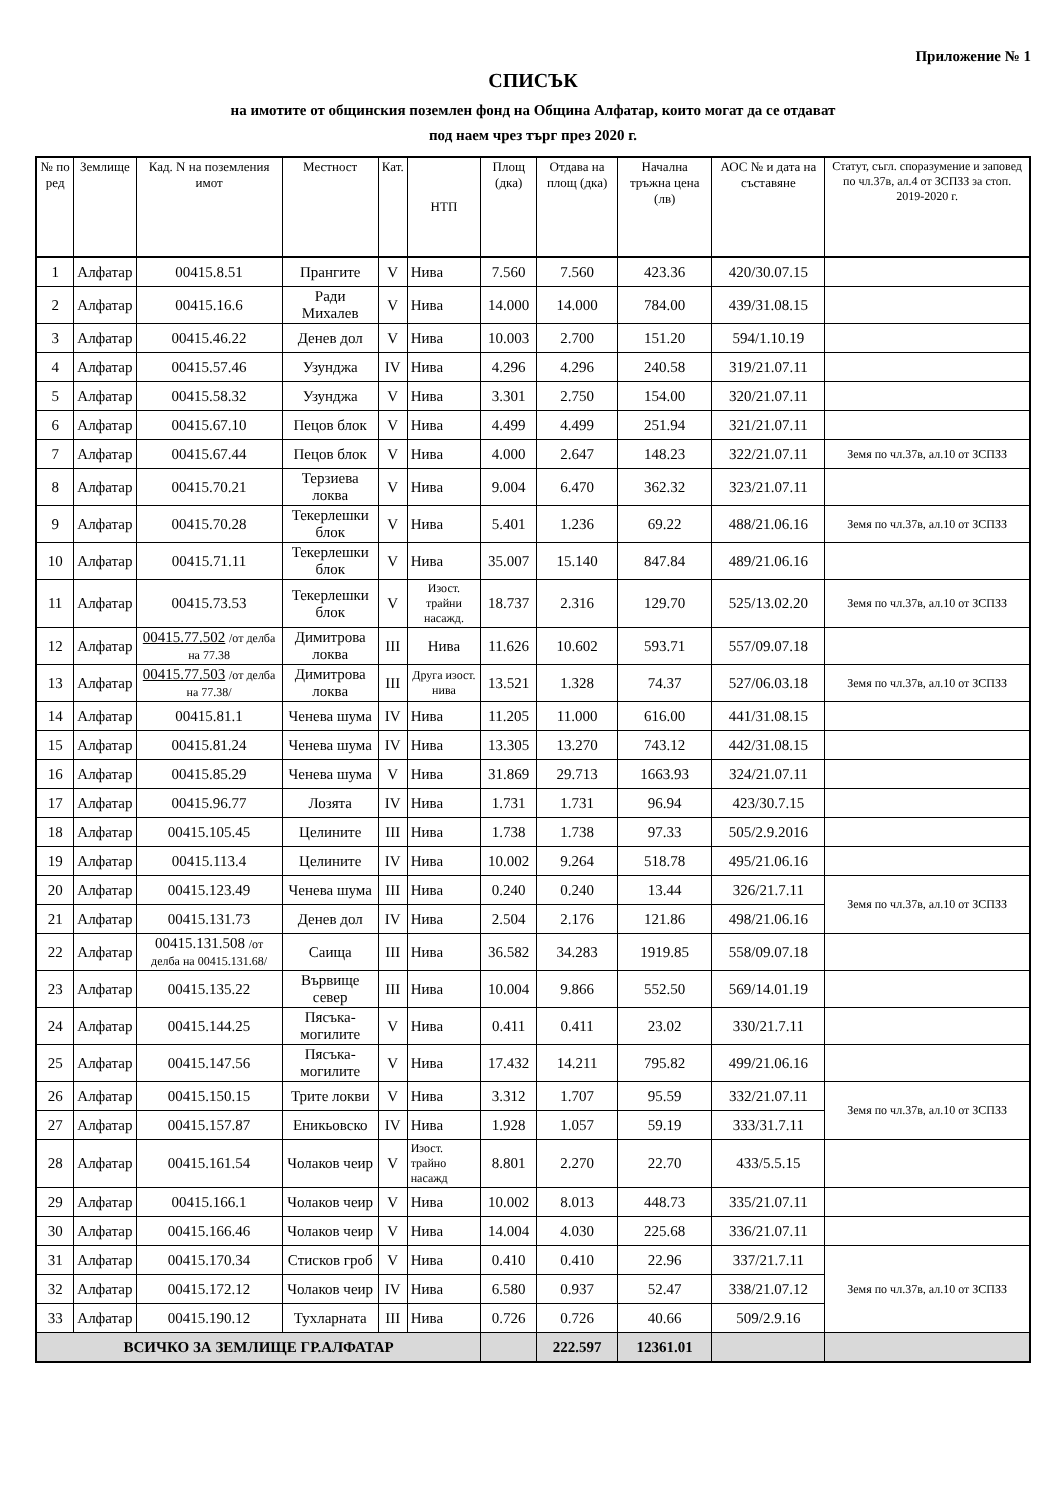Приложение № 1
СПИСЪК
на имотите от общинския поземлен фонд на Община Алфатар, които могат да се отдават
под наем чрез търг през 2020 г.
| № по ред | Землище | Кад. N на поземления имот | Местност | Кат. | НТП | Площ (дка) | Отдава на площ (дка) | Начална тръжна цена (лв) | АОС № и дата на съставяне | Статут, съгл. споразумение и заповед по чл.37в, ал.4 от ЗСПЗЗ за стоп. 2019-2020 г. |
| --- | --- | --- | --- | --- | --- | --- | --- | --- | --- | --- |
| 1 | Алфатар | 00415.8.51 | Прангите | V | Нива | 7.560 | 7.560 | 423.36 | 420/30.07.15 | |
| 2 | Алфатар | 00415.16.6 | Ради Михалев | V | Нива | 14.000 | 14.000 | 784.00 | 439/31.08.15 | |
| 3 | Алфатар | 00415.46.22 | Денев дол | V | Нива | 10.003 | 2.700 | 151.20 | 594/1.10.19 | |
| 4 | Алфатар | 00415.57.46 | Узунджа | IV | Нива | 4.296 | 4.296 | 240.58 | 319/21.07.11 | |
| 5 | Алфатар | 00415.58.32 | Узунджа | V | Нива | 3.301 | 2.750 | 154.00 | 320/21.07.11 | |
| 6 | Алфатар | 00415.67.10 | Пецов блок | V | Нива | 4.499 | 4.499 | 251.94 | 321/21.07.11 | |
| 7 | Алфатар | 00415.67.44 | Пецов блок | V | Нива | 4.000 | 2.647 | 148.23 | 322/21.07.11 | Земя по чл.37в, ал.10 от ЗСПЗЗ |
| 8 | Алфатар | 00415.70.21 | Терзиева локва | V | Нива | 9.004 | 6.470 | 362.32 | 323/21.07.11 | |
| 9 | Алфатар | 00415.70.28 | Текерлешки блок | V | Нива | 5.401 | 1.236 | 69.22 | 488/21.06.16 | Земя по чл.37в, ал.10 от ЗСПЗЗ |
| 10 | Алфатар | 00415.71.11 | Текерлешки блок | V | Нива | 35.007 | 15.140 | 847.84 | 489/21.06.16 | |
| 11 | Алфатар | 00415.73.53 | Текерлешки блок | V | Изост. трайни насажд. | 18.737 | 2.316 | 129.70 | 525/13.02.20 | Земя по чл.37в, ал.10 от ЗСПЗЗ |
| 12 | Алфатар | 00415.77.502 /от делба на 77.38 | Димитрова локва | III | Нива | 11.626 | 10.602 | 593.71 | 557/09.07.18 | |
| 13 | Алфатар | 00415.77.503 /от делба на 77.38/ | Димитрова локва | III | Друга изост. нива | 13.521 | 1.328 | 74.37 | 527/06.03.18 | Земя по чл.37в, ал.10 от ЗСПЗЗ |
| 14 | Алфатар | 00415.81.1 | Ченева шума | IV | Нива | 11.205 | 11.000 | 616.00 | 441/31.08.15 | |
| 15 | Алфатар | 00415.81.24 | Ченева шума | IV | Нива | 13.305 | 13.270 | 743.12 | 442/31.08.15 | |
| 16 | Алфатар | 00415.85.29 | Ченева шума | V | Нива | 31.869 | 29.713 | 1663.93 | 324/21.07.11 | |
| 17 | Алфатар | 00415.96.77 | Лозята | IV | Нива | 1.731 | 1.731 | 96.94 | 423/30.7.15 | |
| 18 | Алфатар | 00415.105.45 | Целините | III | Нива | 1.738 | 1.738 | 97.33 | 505/2.9.2016 | |
| 19 | Алфатар | 00415.113.4 | Целините | IV | Нива | 10.002 | 9.264 | 518.78 | 495/21.06.16 | |
| 20 | Алфатар | 00415.123.49 | Ченева шума | III | Нива | 0.240 | 0.240 | 13.44 | 326/21.7.11 | Земя по чл.37в, ал.10 от ЗСПЗЗ |
| 21 | Алфатар | 00415.131.73 | Денев дол | IV | Нива | 2.504 | 2.176 | 121.86 | 498/21.06.16 | |
| 22 | Алфатар | 00415.131.508 /от делба на 00415.131.68/ | Саища | III | Нива | 36.582 | 34.283 | 1919.85 | 558/09.07.18 | |
| 23 | Алфатар | 00415.135.22 | Вървище север | III | Нива | 10.004 | 9.866 | 552.50 | 569/14.01.19 | |
| 24 | Алфатар | 00415.144.25 | Пясъка-могилите | V | Нива | 0.411 | 0.411 | 23.02 | 330/21.7.11 | |
| 25 | Алфатар | 00415.147.56 | Пясъка-могилите | V | Нива | 17.432 | 14.211 | 795.82 | 499/21.06.16 | |
| 26 | Алфатар | 00415.150.15 | Трите локви | V | Нива | 3.312 | 1.707 | 95.59 | 332/21.07.11 | Земя по чл.37в, ал.10 от ЗСПЗЗ |
| 27 | Алфатар | 00415.157.87 | Еникьовско | IV | Нива | 1.928 | 1.057 | 59.19 | 333/31.7.11 | |
| 28 | Алфатар | 00415.161.54 | Чолаков чеир | V | Изост. трайно насажд | 8.801 | 2.270 | 22.70 | 433/5.5.15 | |
| 29 | Алфатар | 00415.166.1 | Чолаков чеир | V | Нива | 10.002 | 8.013 | 448.73 | 335/21.07.11 | |
| 30 | Алфатар | 00415.166.46 | Чолаков чеир | V | Нива | 14.004 | 4.030 | 225.68 | 336/21.07.11 | |
| 31 | Алфатар | 00415.170.34 | Стисков гроб | V | Нива | 0.410 | 0.410 | 22.96 | 337/21.7.11 | Земя по чл.37в, ал.10 от ЗСПЗЗ |
| 32 | Алфатар | 00415.172.12 | Чолаков чеир | IV | Нива | 6.580 | 0.937 | 52.47 | 338/21.07.12 | |
| 33 | Алфатар | 00415.190.12 | Тухларната | III | Нива | 0.726 | 0.726 | 40.66 | 509/2.9.16 | |
| ВСИЧКО ЗА ЗЕМЛИЩЕ ГР.АЛФАТАР | | | | | | | 222.597 | 12361.01 | | |